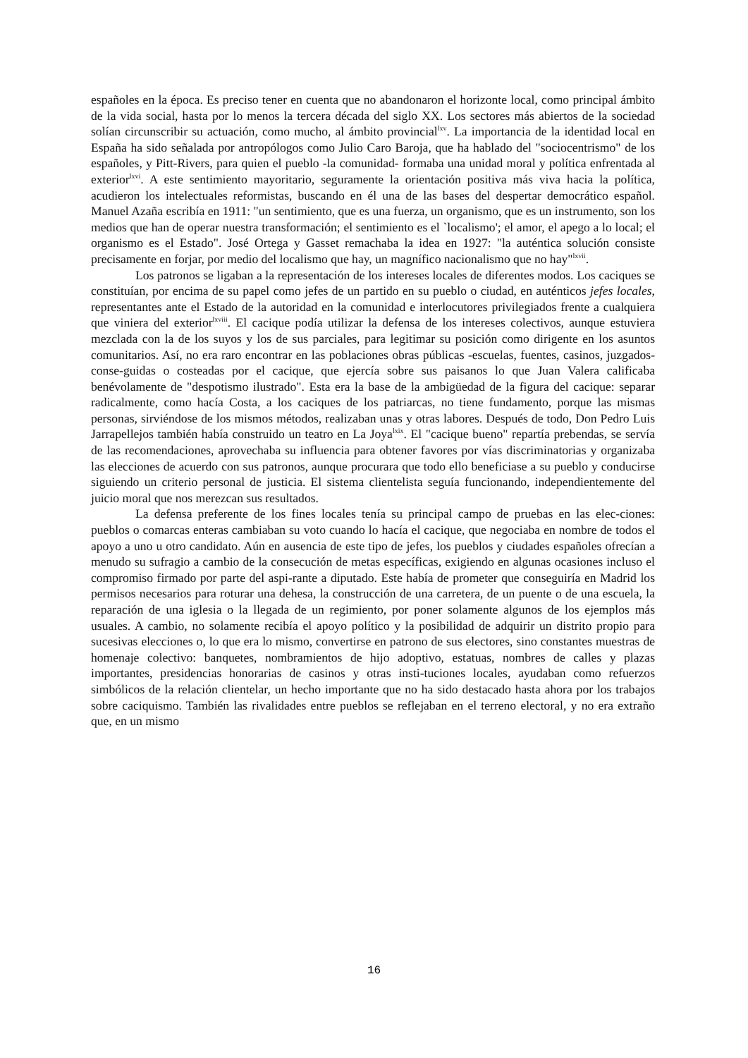españoles en la época. Es preciso tener en cuenta que no abandonaron el horizonte local, como principal ámbito de la vida social, hasta por lo menos la tercera década del siglo XX. Los sectores más abiertos de la sociedad solían circunscribir su actuación, como mucho, al ámbito provincial<sup>lxv</sup>. La importancia de la identidad local en España ha sido señalada por antropólogos como Julio Caro Baroja, que ha hablado del "sociocentrismo" de los españoles, y Pitt-Rivers, para quien el pueblo -la comunidad- formaba una unidad moral y política enfrentada al exterior<sup>lxvi</sup>. A este sentimiento mayoritario, seguramente la orientación positiva más viva hacia la política, acudieron los intelectuales reformistas, buscando en él una de las bases del despertar democrático español. Manuel Azaña escribía en 1911: "un sentimiento, que es una fuerza, un organismo, que es un instrumento, son los medios que han de operar nuestra transformación; el sentimiento es el `localismo'; el amor, el apego a lo local; el organismo es el Estado". José Ortega y Gasset remachaba la idea en 1927: "la auténtica solución consiste precisamente en forjar, por medio del localismo que hay, un magnífico nacionalismo que no hay"<sup>lxvii</sup>.
Los patronos se ligaban a la representación de los intereses locales de diferentes modos. Los caciques se constituían, por encima de su papel como jefes de un partido en su pueblo o ciudad, en auténticos jefes locales, representantes ante el Estado de la autoridad en la comunidad e interlocutores privilegiados frente a cualquiera que viniera del exterior<sup>lxviii</sup>. El cacique podía utilizar la defensa de los intereses colectivos, aunque estuviera mezclada con la de los suyos y los de sus parciales, para legitimar su posición como dirigente en los asuntos comunitarios. Así, no era raro encontrar en las poblaciones obras públicas -escuelas, fuentes, casinos, juzgados- conse-guidas o costeadas por el cacique, que ejercía sobre sus paisanos lo que Juan Valera calificaba benévolamente de "despotismo ilustrado". Esta era la base de la ambigüedad de la figura del cacique: separar radicalmente, como hacía Costa, a los caciques de los patriarcas, no tiene fundamento, porque las mismas personas, sirviéndose de los mismos métodos, realizaban unas y otras labores. Después de todo, Don Pedro Luis Jarrapellejos también había construido un teatro en La Joya<sup>lxix</sup>. El "cacique bueno" repartía prebendas, se servía de las recomendaciones, aprovechaba su influencia para obtener favores por vías discriminatorias y organizaba las elecciones de acuerdo con sus patronos, aunque procurara que todo ello beneficiase a su pueblo y conducirse siguiendo un criterio personal de justicia. El sistema clientelista seguía funcionando, independientemente del juicio moral que nos merezcan sus resultados.
La defensa preferente de los fines locales tenía su principal campo de pruebas en las elec-ciones: pueblos o comarcas enteras cambiaban su voto cuando lo hacía el cacique, que negociaba en nombre de todos el apoyo a uno u otro candidato. Aún en ausencia de este tipo de jefes, los pueblos y ciudades españoles ofrecían a menudo su sufragio a cambio de la consecución de metas específicas, exigiendo en algunas ocasiones incluso el compromiso firmado por parte del aspi-rante a diputado. Este había de prometer que conseguiría en Madrid los permisos necesarios para roturar una dehesa, la construcción de una carretera, de un puente o de una escuela, la reparación de una iglesia o la llegada de un regimiento, por poner solamente algunos de los ejemplos más usuales. A cambio, no solamente recibía el apoyo político y la posibilidad de adquirir un distrito propio para sucesivas elecciones o, lo que era lo mismo, convertirse en patrono de sus electores, sino constantes muestras de homenaje colectivo: banquetes, nombramientos de hijo adoptivo, estatuas, nombres de calles y plazas importantes, presidencias honorarias de casinos y otras insti-tuciones locales, ayudaban como refuerzos simbólicos de la relación clientelar, un hecho importante que no ha sido destacado hasta ahora por los trabajos sobre caciquismo. También las rivalidades entre pueblos se reflejaban en el terreno electoral, y no era extraño que, en un mismo
16